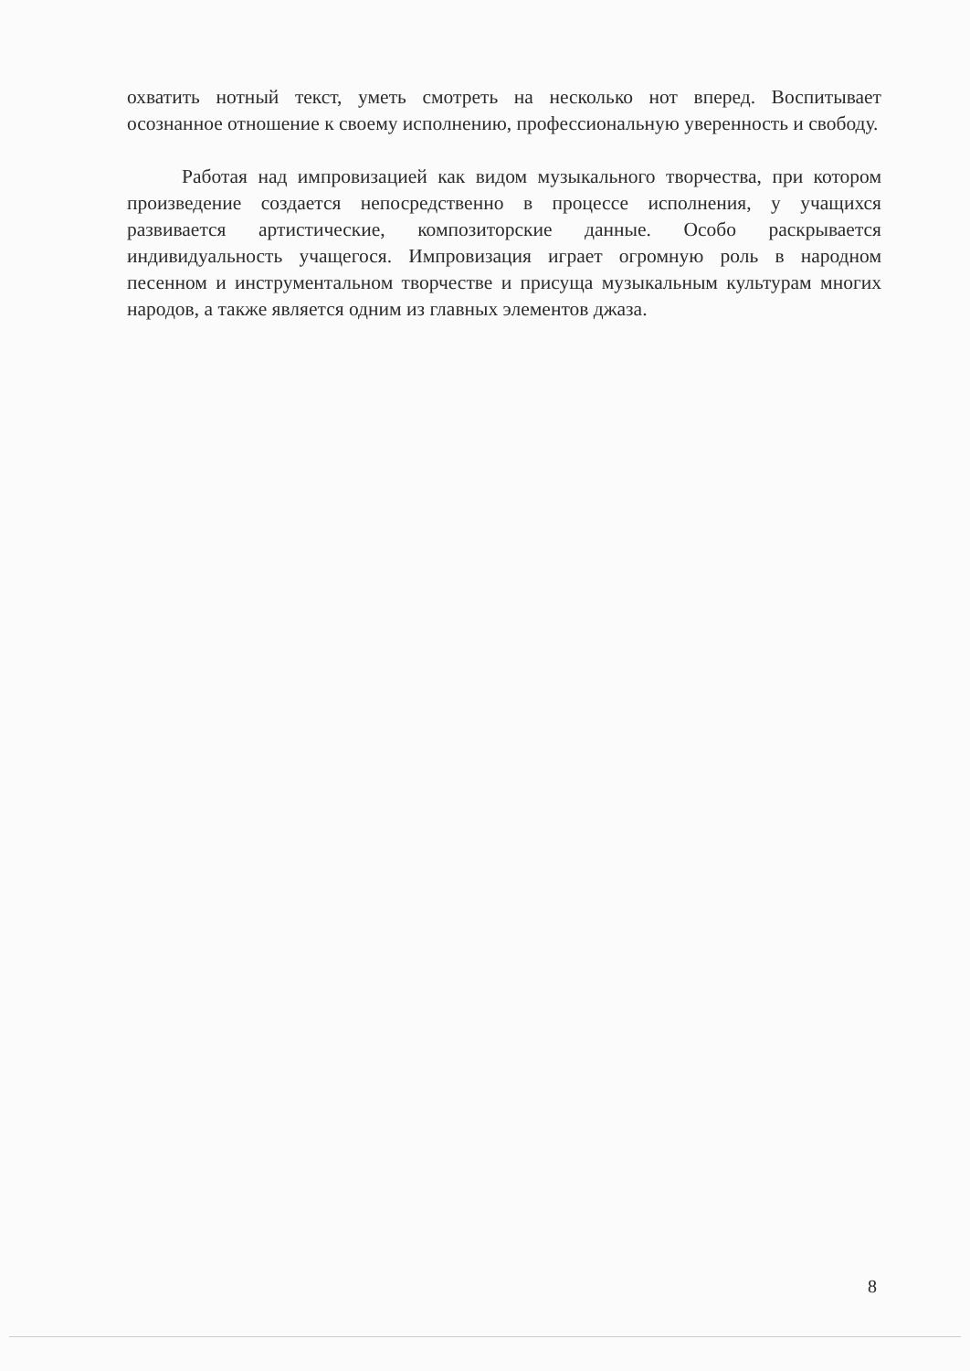охватить нотный текст, уметь смотреть на несколько нот вперед. Воспитывает осознанное отношение к своему исполнению, профессиональную уверенность и свободу.
Работая над импровизацией как видом музыкального творчества, при котором произведение создается непосредственно в процессе исполнения, у учащихся развивается артистические, композиторские данные. Особо раскрывается индивидуальность учащегося. Импровизация играет огромную роль в народном песенном и инструментальном творчестве и присуща музыкальным культурам многих народов, а также является одним из главных элементов джаза.
8